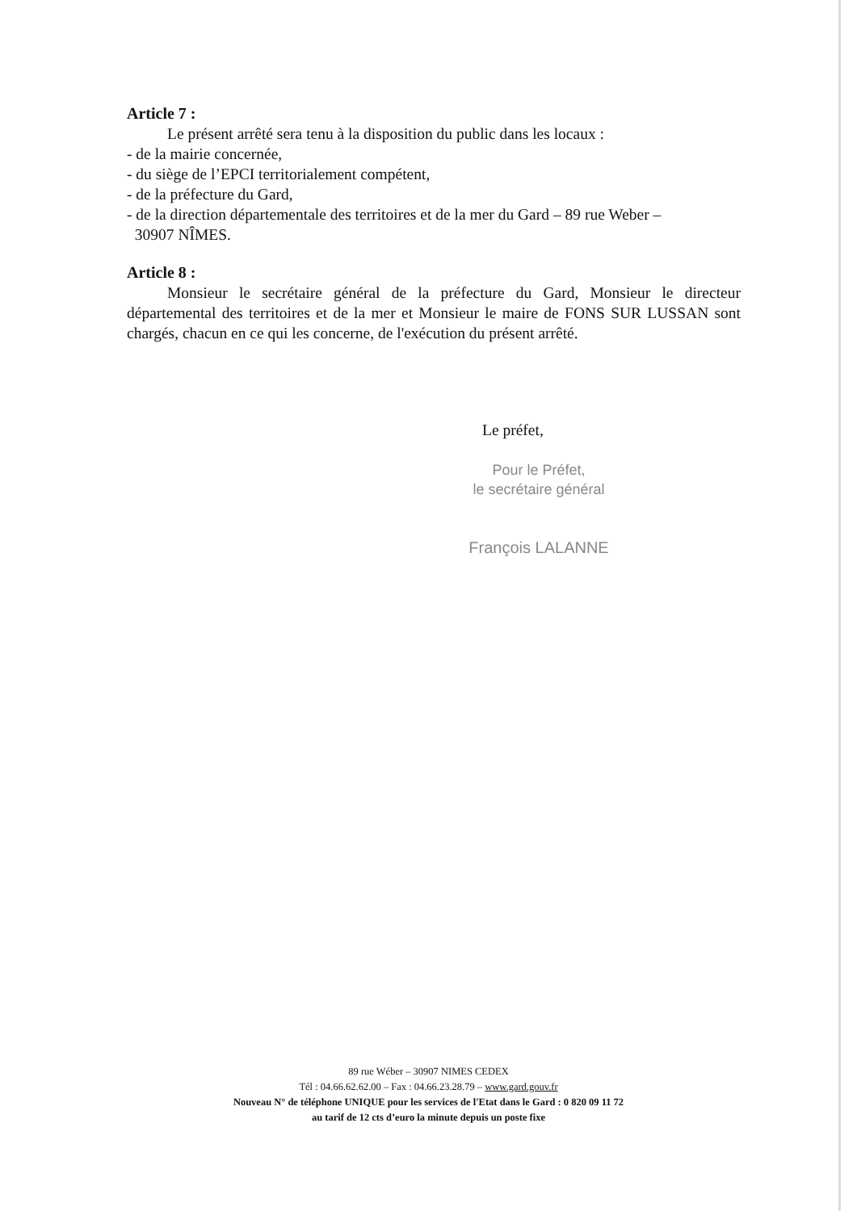Article 7 :
Le présent arrêté sera tenu à la disposition du public dans les locaux :
- de la mairie concernée,
- du siège de l’EPCI territorialement compétent,
- de la préfecture du Gard,
- de la direction départementale des territoires et de la mer du Gard – 89 rue Weber –
30907 NÎMES.
Article 8 :
Monsieur le secrétaire général de la préfecture du Gard, Monsieur le directeur départemental des territoires et de la mer et Monsieur le maire de FONS SUR LUSSAN sont chargés, chacun en ce qui les concerne, de l'exécution du présent arrêté.
Le préfet,
Pour le Préfet,
le secrétaire général
François LALANNE
89 rue Wéber – 30907 NIMES CEDEX
Tél : 04.66.62.62.00 – Fax : 04.66.23.28.79 – www.gard.gouv.fr
Nouveau N° de téléphone UNIQUE pour les services de l'Etat dans le Gard : 0 820 09 11 72
au tarif de 12 cts d’euro la minute depuis un poste fixe